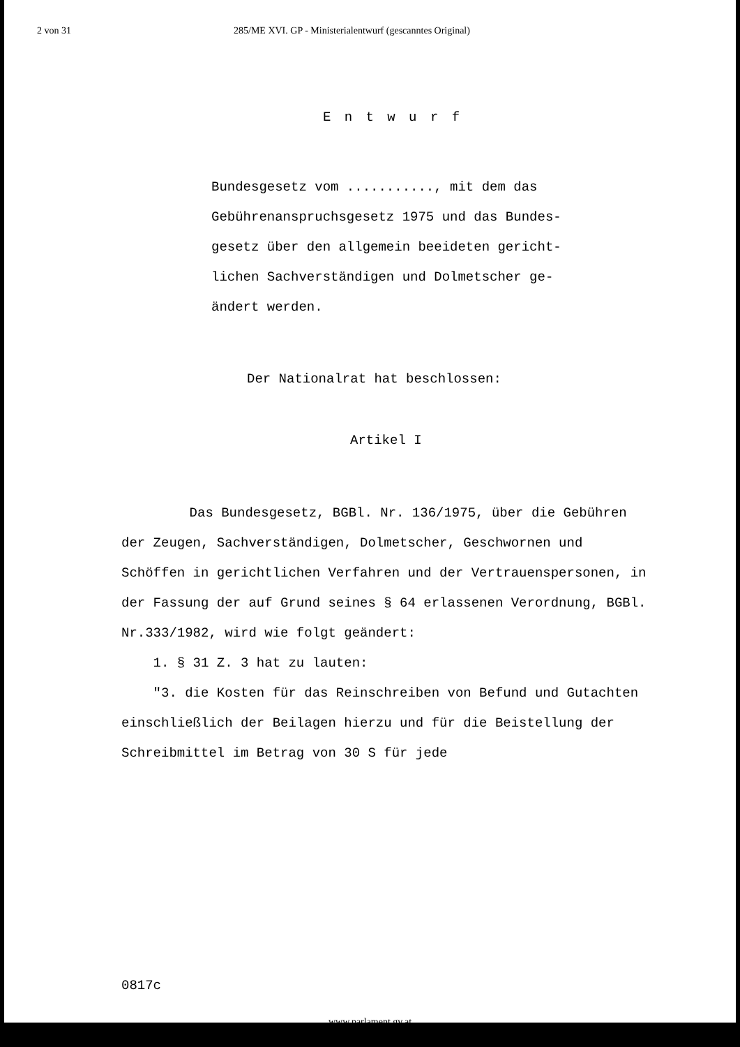2 von 31 285/ME XVI. GP - Ministerialentwurf (gescanntes Original)
E n t w u r f
Bundesgesetz vom ..........., mit dem das Gebührenanspruchsgesetz 1975 und das Bundes-
gesetz über den allgemein beeideten gericht-
lichen Sachverständigen und Dolmetscher ge-
ändert werden.
Der Nationalrat hat beschlossen:
Artikel I
Das Bundesgesetz, BGBl. Nr. 136/1975, über die Gebühren der Zeugen, Sachverständigen, Dolmetscher, Geschwornen und Schöffen in gerichtlichen Verfahren und der Vertrauenspersonen, in der Fassung der auf Grund seines § 64 erlassenen Verordnung, BGBl. Nr.333/1982, wird wie folgt geändert:
1. § 31 Z. 3 hat zu lauten:
"3. die Kosten für das Reinschreiben von Befund und Gutachten einschließlich der Beilagen hierzu und für die Beistellung der Schreibmittel im Betrag von 30 S für jede
0817c
www.parlament.gv.at